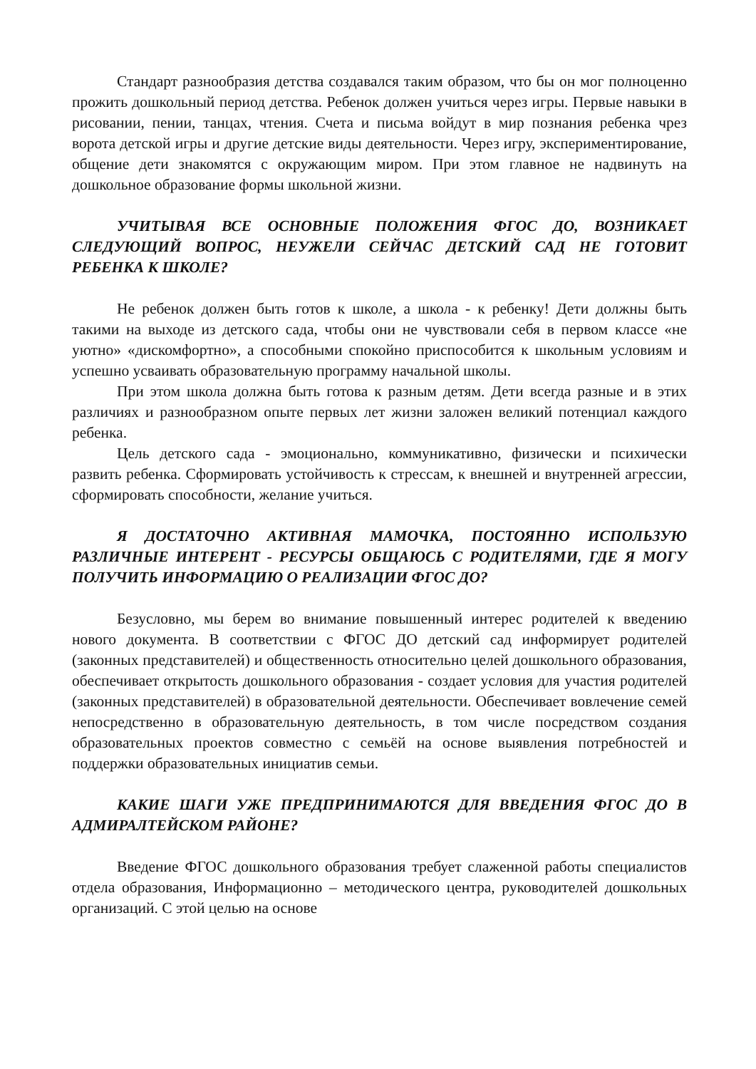Стандарт разнообразия детства создавался таким образом, что бы он мог полноценно прожить дошкольный период детства. Ребенок должен учиться через игры. Первые навыки в рисовании, пении, танцах, чтения. Счета и письма войдут в мир познания ребенка чрез ворота детской игры и другие детские виды деятельности. Через игру, экспериментирование, общение дети знакомятся с окружающим миром. При этом главное не надвинуть на дошкольное образование формы школьной жизни.
УЧИТЫВАЯ ВСЕ ОСНОВНЫЕ ПОЛОЖЕНИЯ ФГОС ДО, ВОЗНИКАЕТ СЛЕДУЮЩИЙ ВОПРОС, НЕУЖЕЛИ СЕЙЧАС ДЕТСКИЙ САД НЕ ГОТОВИТ РЕБЕНКА К ШКОЛЕ?
Не ребенок должен быть готов к школе, а школа - к ребенку! Дети должны быть такими на выходе из детского сада, чтобы они не чувствовали себя в первом классе «не уютно» «дискомфортно», а способными спокойно приспособится к школьным условиям и успешно усваивать образовательную программу начальной школы.
При этом школа должна быть готова к разным детям. Дети всегда разные и в этих различиях и разнообразном опыте первых лет жизни заложен великий потенциал каждого ребенка.
Цель детского сада - эмоционально, коммуникативно, физически и психически развить ребенка. Сформировать устойчивость к стрессам, к внешней и внутренней агрессии, сформировать способности, желание учиться.
Я ДОСТАТОЧНО АКТИВНАЯ МАМОЧКА, ПОСТОЯННО ИСПОЛЬЗУЮ РАЗЛИЧНЫЕ ИНТЕРЕНТ - РЕСУРСЫ ОБЩАЮСЬ С РОДИТЕЛЯМИ, ГДЕ Я МОГУ ПОЛУЧИТЬ ИНФОРМАЦИЮ О РЕАЛИЗАЦИИ ФГОС ДО?
Безусловно, мы берем во внимание повышенный интерес родителей к введению нового документа. В соответствии с ФГОС ДО детский сад информирует родителей (законных представителей) и общественность относительно целей дошкольного образования, обеспечивает открытость дошкольного образования - создает условия для участия родителей (законных представителей) в образовательной деятельности. Обеспечивает вовлечение семей непосредственно в образовательную деятельность, в том числе посредством создания образовательных проектов совместно с семьёй на основе выявления потребностей и поддержки образовательных инициатив семьи.
КАКИЕ ШАГИ УЖЕ ПРЕДПРИНИМАЮТСЯ ДЛЯ ВВЕДЕНИЯ ФГОС ДО В АДМИРАЛТЕЙСКОМ РАЙОНЕ?
Введение ФГОС дошкольного образования требует слаженной работы специалистов отдела образования, Информационно – методического центра, руководителей дошкольных организаций. С этой целью на основе